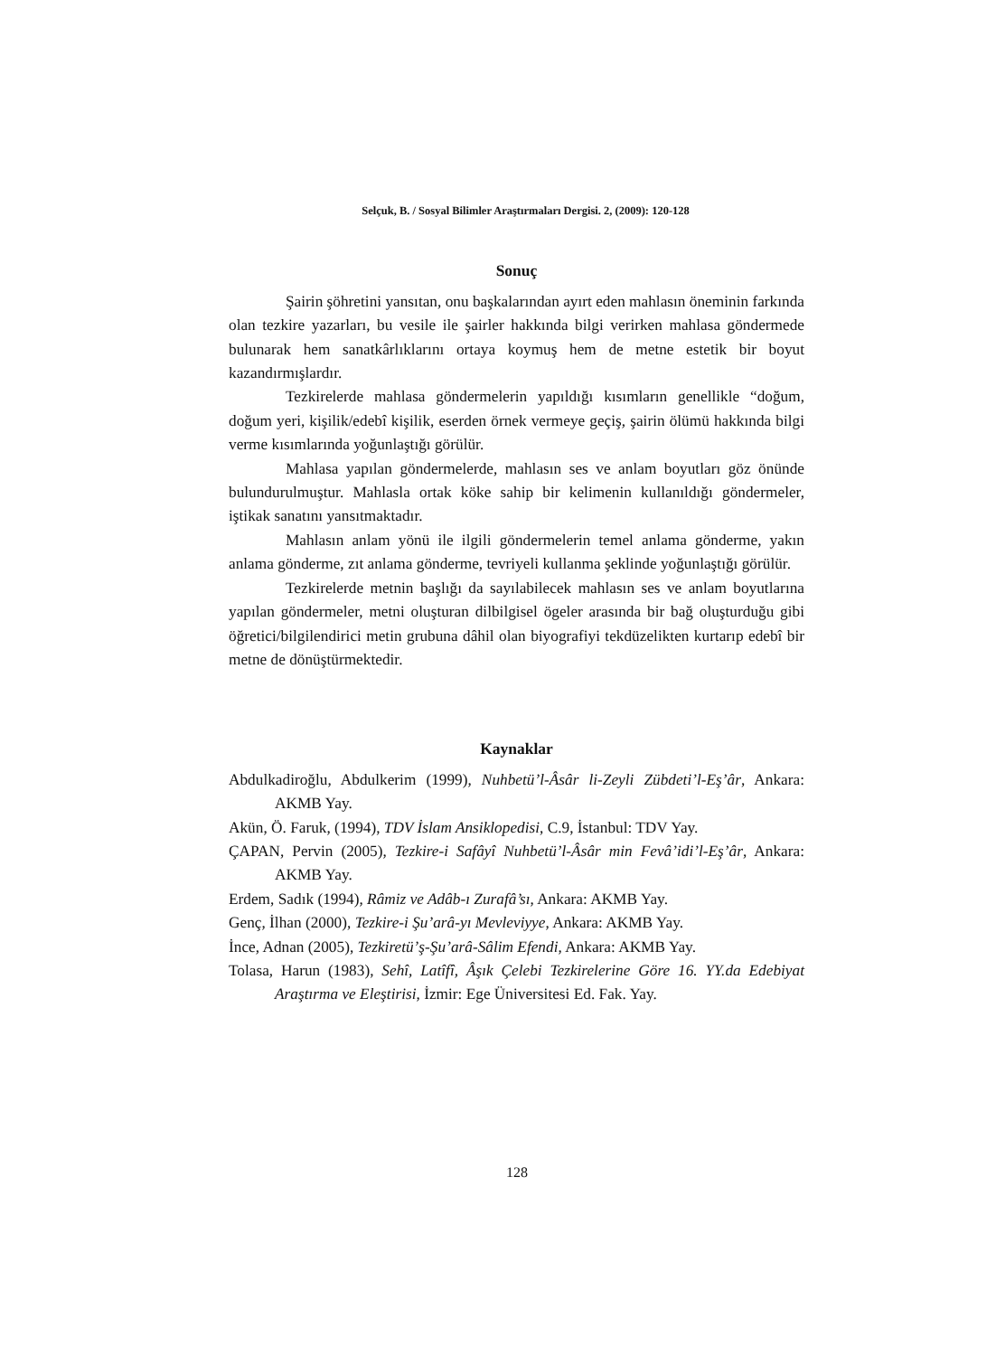Selçuk, B. / Sosyal Bilimler Araştırmaları Dergisi. 2, (2009): 120-128
Sonuç
Şairin şöhretini yansıtan, onu başkalarından ayırt eden mahlasın öneminin farkında olan tezkire yazarları, bu vesile ile şairler hakkında bilgi verirken mahlasa göndermede bulunarak hem sanatkârlıklarını ortaya koymuş hem de metne estetik bir boyut kazandırmışlardır.
Tezkirelerde mahlasa göndermelerin yapıldığı kısımların genellikle “doğum, doğum yeri, kişilik/edebî kişilik, eserden örnek vermeye geçiş, şairin ölümü hakkında bilgi verme kısımlarında yoğunlaştığı görülür.
Mahlasa yapılan göndermelerde, mahlasın ses ve anlam boyutları göz önünde bulundurulmuştur. Mahlasla ortak köke sahip bir kelimenin kullanıldığı göndermeler, iştikak sanatını yansıtmaktadır.
Mahlasın anlam yönü ile ilgili göndermelerin temel anlama gönderme, yakın anlama gönderme, zıt anlama gönderme, tevriyeli kullanma şeklinde yoğunlaştığı görülür.
Tezkirelerde metnin başlığı da sayılabilecek mahlasın ses ve anlam boyutlarına yapılan göndermeler, metni oluşturan dilbilgisel ögeler arasında bir bağ oluşturduğu gibi öğretici/bilgilendirici metin grubuna dâhil olan biyografiyi tekdüzelikten kurtarıp edebî bir metne de dönüştürmektedir.
Kaynaklar
Abdulkadiroğlu, Abdulkerim (1999), Nuhbetü’l-Âsâr li-Zeyli Zübdeti’l-Eş’âr, Ankara: AKMB Yay.
Akün, Ö. Faruk, (1994), TDV İslam Ansiklopedisi, C.9, İstanbul: TDV Yay.
ÇAPAN, Pervin (2005), Tezkire-i Safâyî Nuhbetü’l-Âsâr min Fevâ’idi’l-Eş’âr, Ankara: AKMB Yay.
Erdem, Sadık (1994), Râmiz ve Adâb-ı Zurafâ’sı, Ankara: AKMB Yay.
Genç, İlhan (2000), Tezkire-i Şu’arâ-yı Mevleviyye, Ankara: AKMB Yay.
İnce, Adnan (2005), Tezkiretü’ş-Şu’arâ-Sâlim Efendi, Ankara: AKMB Yay.
Tolasa, Harun (1983), Sehî, Latîfî, Âşık Çelebi Tezkirelerine Göre 16. YY.da Edebiyat Araştırma ve Eleştirisi, İzmir: Ege Üniversitesi Ed. Fak. Yay.
128